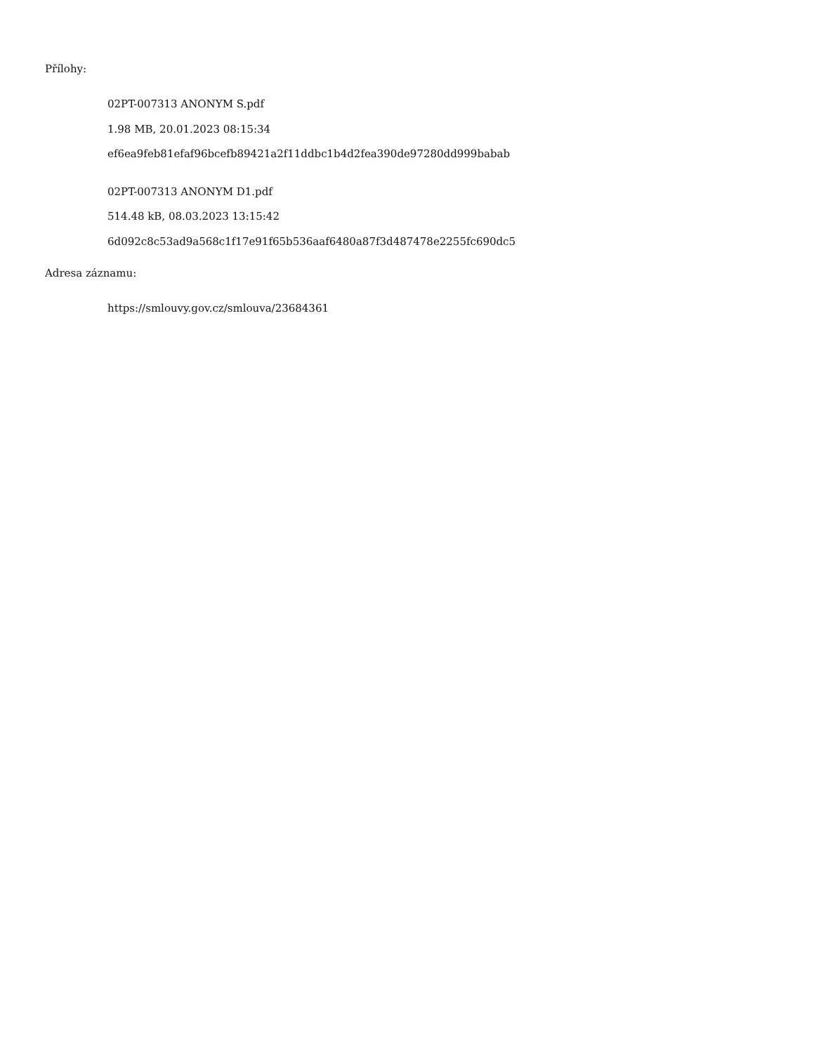Přílohy:
02PT-007313 ANONYM S.pdf
1.98 MB, 20.01.2023 08:15:34
ef6ea9feb81efaf96bcefb89421a2f11ddbc1b4d2fea390de97280dd999babab
02PT-007313 ANONYM D1.pdf
514.48 kB, 08.03.2023 13:15:42
6d092c8c53ad9a568c1f17e91f65b536aaf6480a87f3d487478e2255fc690dc5
Adresa záznamu:
https://smlouvy.gov.cz/smlouva/23684361